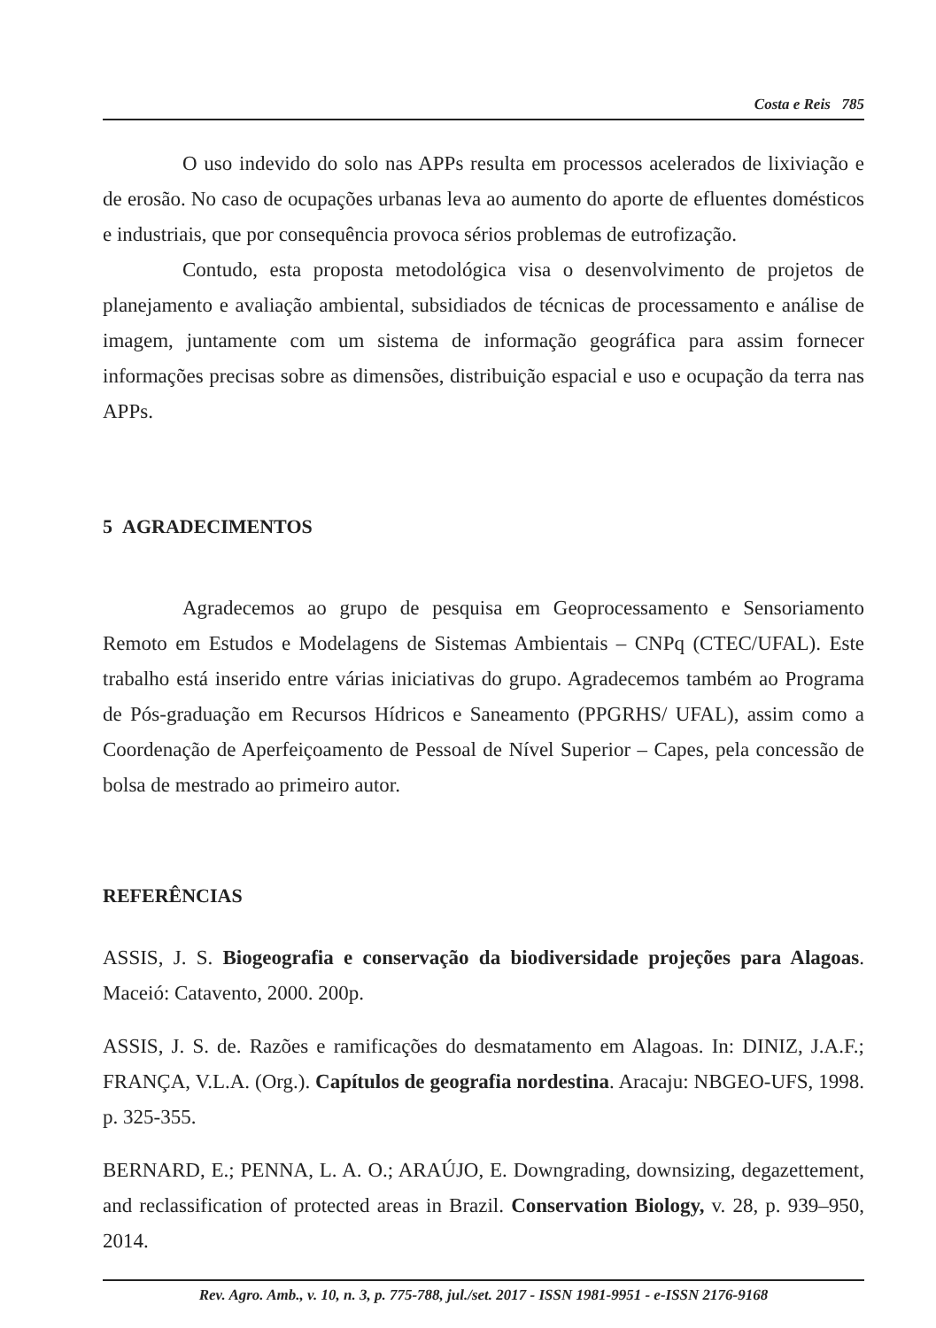Costa e Reis 785
O uso indevido do solo nas APPs resulta em processos acelerados de lixiviação e de erosão. No caso de ocupações urbanas leva ao aumento do aporte de efluentes domésticos e industriais, que por consequência provoca sérios problemas de eutrofização.
Contudo, esta proposta metodológica visa o desenvolvimento de projetos de planejamento e avaliação ambiental, subsidiados de técnicas de processamento e análise de imagem, juntamente com um sistema de informação geográfica para assim fornecer informações precisas sobre as dimensões, distribuição espacial e uso e ocupação da terra nas APPs.
5 AGRADECIMENTOS
Agradecemos ao grupo de pesquisa em Geoprocessamento e Sensoriamento Remoto em Estudos e Modelagens de Sistemas Ambientais – CNPq (CTEC/UFAL). Este trabalho está inserido entre várias iniciativas do grupo. Agradecemos também ao Programa de Pós-graduação em Recursos Hídricos e Saneamento (PPGRHS/ UFAL), assim como a Coordenação de Aperfeiçoamento de Pessoal de Nível Superior – Capes, pela concessão de bolsa de mestrado ao primeiro autor.
REFERÊNCIAS
ASSIS, J. S. Biogeografia e conservação da biodiversidade projeções para Alagoas. Maceió: Catavento, 2000. 200p.
ASSIS, J. S. de. Razões e ramificações do desmatamento em Alagoas. In: DINIZ, J.A.F.; FRANÇA, V.L.A. (Org.). Capítulos de geografia nordestina. Aracaju: NBGEO-UFS, 1998. p. 325-355.
BERNARD, E.; PENNA, L. A. O.; ARAÚJO, E. Downgrading, downsizing, degazettement, and reclassification of protected areas in Brazil. Conservation Biology, v. 28, p. 939–950, 2014.
Rev. Agro. Amb., v. 10, n. 3, p. 775-788, jul./set. 2017 - ISSN 1981-9951 - e-ISSN 2176-9168